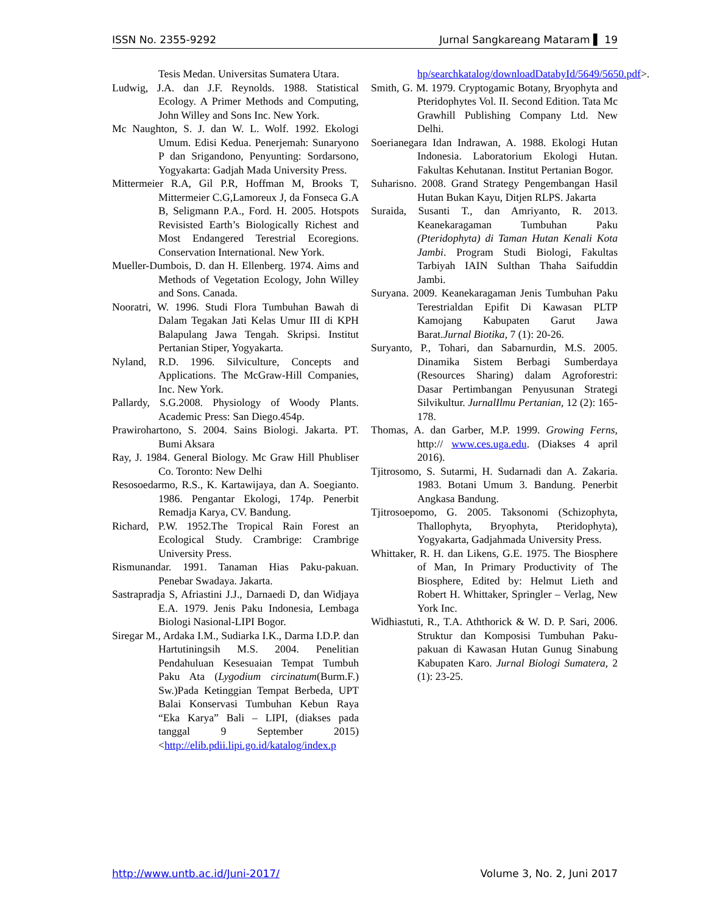ISSN No. 2355-9292 Jurnal Sangkareang Mataram ▌ 19
Tesis Medan. Universitas Sumatera Utara.
Ludwig, J.A. dan J.F. Reynolds. 1988. Statistical Ecology. A Primer Methods and Computing, John Willey and Sons Inc. New York.
Mc Naughton, S. J. dan W. L. Wolf. 1992. Ekologi Umum. Edisi Kedua. Penerjemah: Sunaryono P dan Srigandono, Penyunting: Sordarsono, Yogyakarta: Gadjah Mada University Press.
Mittermeier R.A, Gil P.R, Hoffman M, Brooks T, Mittermeier C.G,Lamoreux J, da Fonseca G.A B, Seligmann P.A., Ford. H. 2005. Hotspots Revisisted Earth’s Biologically Richest and Most Endangered Terestrial Ecoregions. Conservation International. New York.
Mueller-Dumbois, D. dan H. Ellenberg. 1974. Aims and Methods of Vegetation Ecology, John Willey and Sons. Canada.
Nooratri, W. 1996. Studi Flora Tumbuhan Bawah di Dalam Tegakan Jati Kelas Umur III di KPH Balapulang Jawa Tengah. Skripsi. Institut Pertanian Stiper, Yogyakarta.
Nyland, R.D. 1996. Silviculture, Concepts and Applications. The McGraw-Hill Companies, Inc. New York.
Pallardy, S.G.2008. Physiology of Woody Plants. Academic Press: San Diego.454p.
Prawirohartono, S. 2004. Sains Biologi. Jakarta. PT. Bumi Aksara
Ray, J. 1984. General Biology. Mc Graw Hill Phubliser Co. Toronto: New Delhi
Resosoedarmo, R.S., K. Kartawijaya, dan A. Soegianto. 1986. Pengantar Ekologi, 174p. Penerbit Remadja Karya, CV. Bandung.
Richard, P.W. 1952.The Tropical Rain Forest an Ecological Study. Crambrige: Crambrige University Press.
Rismunandar. 1991. Tanaman Hias Paku-pakuan. Penebar Swadaya. Jakarta.
Sastrapradja S, Afriastini J.J., Darnaedi D, dan Widjaya E.A. 1979. Jenis Paku Indonesia, Lembaga Biologi Nasional-LIPI Bogor.
Siregar M., Ardaka I.M., Sudiarka I.K., Darma I.D.P. dan Hartutiningsih M.S. 2004. Penelitian Pendahuluan Kesesuaian Tempat Tumbuh Paku Ata (Lygodium circinatum(Burm.F.) Sw.)Pada Ketinggian Tempat Berbeda, UPT Balai Konservasi Tumbuhan Kebun Raya “Eka Karya” Bali – LIPI, (diakses pada tanggal 9 September 2015) <http://elib.pdii.lipi.go.id/katalog/index.p
hp/searchkatalog/downloadDatabyId/5649/5650.pdf>.
Smith, G. M. 1979. Cryptogamic Botany, Bryophyta and Pteridophytes Vol. II. Second Edition. Tata Mc Grawhill Publishing Company Ltd. New Delhi.
Soerianegara Idan Indrawan, A. 1988. Ekologi Hutan Indonesia. Laboratorium Ekologi Hutan. Fakultas Kehutanan. Institut Pertanian Bogor.
Suharisno. 2008. Grand Strategy Pengembangan Hasil Hutan Bukan Kayu, Ditjen RLPS. Jakarta
Suraida, Susanti T., dan Amriyanto, R. 2013. Keanekaragaman Tumbuhan Paku (Pteridophyta) di Taman Hutan Kenali Kota Jambi. Program Studi Biologi, Fakultas Tarbiyah IAIN Sulthan Thaha Saifuddin Jambi.
Suryana. 2009. Keanekaragaman Jenis Tumbuhan Paku Terestrialdan Epifit Di Kawasan PLTP Kamojang Kabupaten Garut Jawa Barat.Jurnal Biotika, 7 (1): 20-26.
Suryanto, P., Tohari, dan Sabarnurdin, M.S. 2005. Dinamika Sistem Berbagi Sumberdaya (Resources Sharing) dalam Agroforestri: Dasar Pertimbangan Penyusunan Strategi Silvikultur. JurnalIlmu Pertanian, 12 (2): 165-178.
Thomas, A. dan Garber, M.P. 1999. Growing Ferns, http:// www.ces.uga.edu. (Diakses 4 april 2016).
Tjitrosomo, S. Sutarmi, H. Sudarnadi dan A. Zakaria. 1983. Botani Umum 3. Bandung. Penerbit Angkasa Bandung.
Tjitrosoepomo, G. 2005. Taksonomi (Schizophyta, Thallophyta, Bryophyta, Pteridophyta), Yogyakarta, Gadjahmada University Press.
Whittaker, R. H. dan Likens, G.E. 1975. The Biosphere of Man, In Primary Productivity of The Biosphere, Edited by: Helmut Lieth and Robert H. Whittaker, Springler – Verlag, New York Inc.
Widhiastuti, R., T.A. Aththorick & W. D. P. Sari, 2006. Struktur dan Komposisi Tumbuhan Paku-pakuan di Kawasan Hutan Gunug Sinabung Kabupaten Karo. Jurnal Biologi Sumatera, 2 (1): 23-25.
http://www.untb.ac.id/Juni-2017/ Volume 3, No. 2, Juni 2017